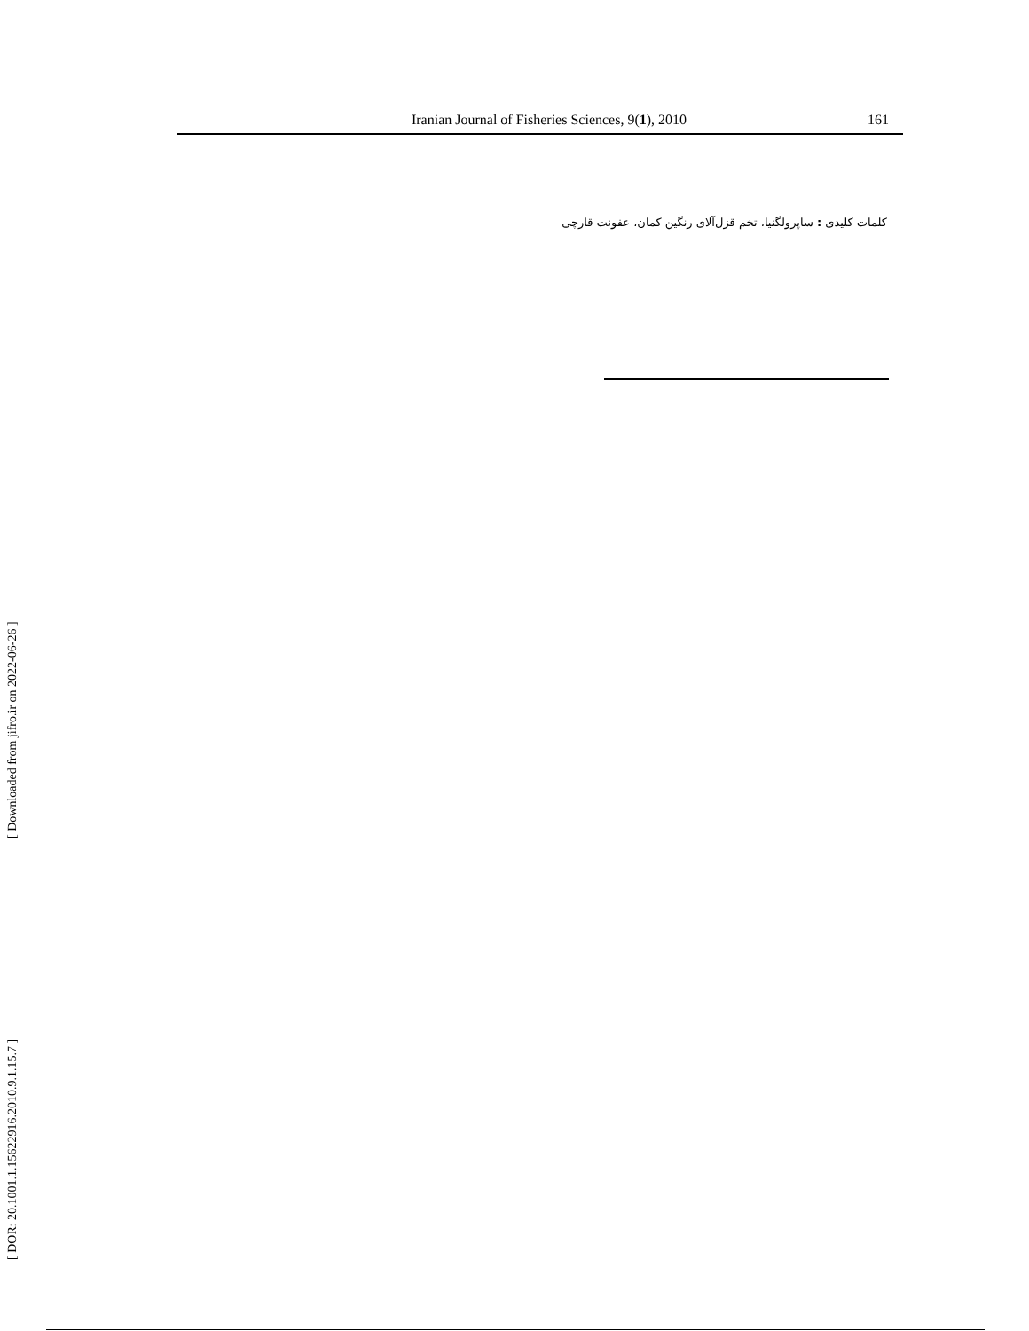Iranian Journal of Fisheries Sciences, 9(1), 2010 161
کلمات کلیدی : ساپرولگنیا، تخم قزل‌آلای رنگین کمان، عفونت قارچی
[ DOR: 20.1001.1.15622916.2010.9.1.15.7 ] [ Downloaded from jifro.ir on 2022-06-26 ]